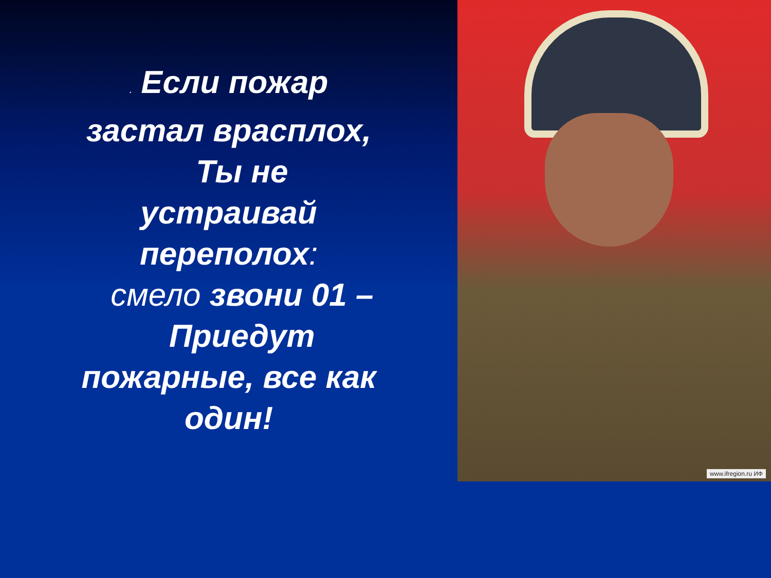. Если пожар
застал врасплох,
Ты не
устраивай
переполох:
смело звони 01 –
Приедут
пожарные, все как
один!
www.ifregion.ru ИФ